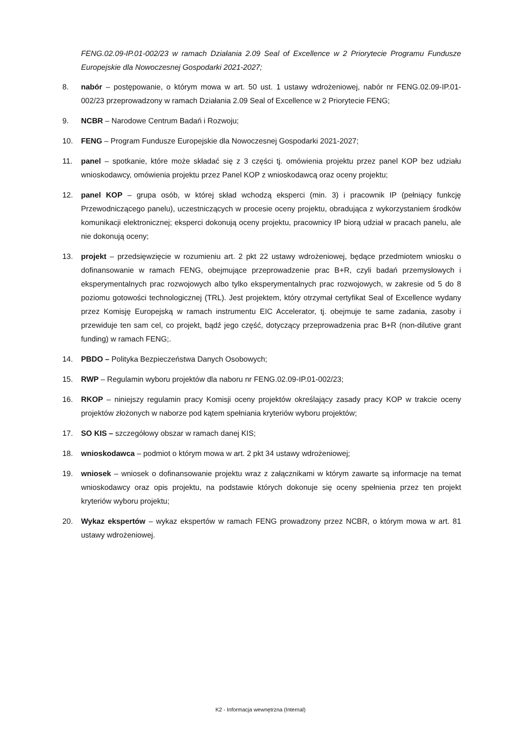FENG.02.09-IP.01-002/23 w ramach Działania 2.09 Seal of Excellence w 2 Priorytecie Programu Fundusze Europejskie dla Nowoczesnej Gospodarki 2021-2027;
8. nabór – postępowanie, o którym mowa w art. 50 ust. 1 ustawy wdrożeniowej, nabór nr FENG.02.09-IP.01-002/23 przeprowadzony w ramach Działania 2.09 Seal of Excellence w 2 Priorytecie FENG;
9. NCBR – Narodowe Centrum Badań i Rozwoju;
10. FENG – Program Fundusze Europejskie dla Nowoczesnej Gospodarki 2021-2027;
11. panel – spotkanie, które może składać się z 3 części tj. omówienia projektu przez panel KOP bez udziału wnioskodawcy, omówienia projektu przez Panel KOP z wnioskodawcą oraz oceny projektu;
12. panel KOP – grupa osób, w której skład wchodzą eksperci (min. 3) i pracownik IP (pełniący funkcję Przewodniczącego panelu), uczestniczących w procesie oceny projektu, obradująca z wykorzystaniem środków komunikacji elektronicznej; eksperci dokonują oceny projektu, pracownicy IP biorą udział w pracach panelu, ale nie dokonują oceny;
13. projekt – przedsięwzięcie w rozumieniu art. 2 pkt 22 ustawy wdrożeniowej, będące przedmiotem wniosku o dofinansowanie w ramach FENG, obejmujące przeprowadzenie prac B+R, czyli badań przemysłowych i eksperymentalnych prac rozwojowych albo tylko eksperymentalnych prac rozwojowych, w zakresie od 5 do 8 poziomu gotowości technologicznej (TRL). Jest projektem, który otrzymał certyfikat Seal of Excellence wydany przez Komisję Europejską w ramach instrumentu EIC Accelerator, tj. obejmuje te same zadania, zasoby i przewiduje ten sam cel, co projekt, bądź jego część, dotyczący przeprowadzenia prac B+R (non-dilutive grant funding) w ramach FENG;.
14. PBDO – Polityka Bezpieczeństwa Danych Osobowych;
15. RWP – Regulamin wyboru projektów dla naboru nr FENG.02.09-IP.01-002/23;
16. RKOP – niniejszy regulamin pracy Komisji oceny projektów określający zasady pracy KOP w trakcie oceny projektów złożonych w naborze pod kątem spełniania kryteriów wyboru projektów;
17. SO KIS – szczegółowy obszar w ramach danej KIS;
18. wnioskodawca – podmiot o którym mowa w art. 2 pkt 34 ustawy wdrożeniowej;
19. wniosek – wniosek o dofinansowanie projektu wraz z załącznikami w którym zawarte są informacje na temat wnioskodawcy oraz opis projektu, na podstawie których dokonuje się oceny spełnienia przez ten projekt kryteriów wyboru projektu;
20. Wykaz ekspertów – wykaz ekspertów w ramach FENG prowadzony przez NCBR, o którym mowa w art. 81 ustawy wdrożeniowej.
K2 - Informacja wewnętrzna (Internal)